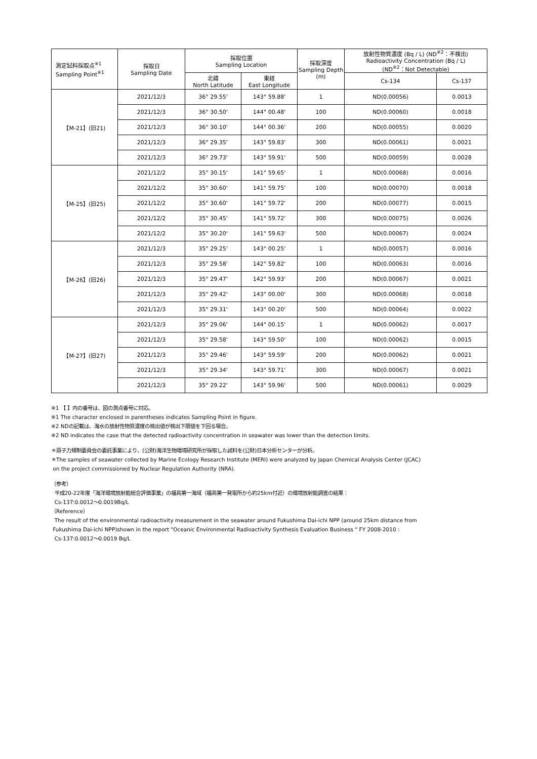| 測定試料採取点<sup>※1</sup> Sampling Point<sup>※1</sup> | 採取日 Sampling Date | 採取位置 Sampling Location | | 採取深度 Sampling Depth (m) | 放射性物質濃度 (Bq / L) (ND<sup>※2</sup>：不検出) Radioactivity Concentration (Bq / L) (ND<sup>※2</sup>：Not Detectable) | |
| --- | --- | --- | --- | --- | --- | --- |
| | | 北緯 North Latitude | 東経 East Longitude | | Cs-134 | Cs-137 |
| 【M-21】(旧21) | 2021/12/3 | 36° 29.55' | 143° 59.88' | 1 | ND(0.00056) | 0.0013 |
| | 2021/12/3 | 36° 30.50' | 144° 00.48' | 100 | ND(0.00060) | 0.0018 |
| | 2021/12/3 | 36° 30.10' | 144° 00.36' | 200 | ND(0.00055) | 0.0020 |
| | 2021/12/3 | 36° 29.35' | 143° 59.83' | 300 | ND(0.00061) | 0.0021 |
| | 2021/12/3 | 36° 29.73' | 143° 59.91' | 500 | ND(0.00059) | 0.0028 |
| 【M-25】(旧25) | 2021/12/2 | 35° 30.15' | 141° 59.65' | 1 | ND(0.00068) | 0.0016 |
| | 2021/12/2 | 35° 30.60' | 141° 59.75' | 100 | ND(0.00070) | 0.0018 |
| | 2021/12/2 | 35° 30.60' | 141° 59.72' | 200 | ND(0.00077) | 0.0015 |
| | 2021/12/2 | 35° 30.45' | 141° 59.72' | 300 | ND(0.00075) | 0.0026 |
| | 2021/12/2 | 35° 30.20' | 141° 59.63' | 500 | ND(0.00067) | 0.0024 |
| 【M-26】(旧26) | 2021/12/3 | 35° 29.25' | 143° 00.25' | 1 | ND(0.00057) | 0.0016 |
| | 2021/12/3 | 35° 29.58' | 142° 59.82' | 100 | ND(0.00063) | 0.0016 |
| | 2021/12/3 | 35° 29.47' | 142° 59.93' | 200 | ND(0.00067) | 0.0021 |
| | 2021/12/3 | 35° 29.42' | 143° 00.00' | 300 | ND(0.00068) | 0.0018 |
| | 2021/12/3 | 35° 29.31' | 143° 00.20' | 500 | ND(0.00064) | 0.0022 |
| 【M-27】(旧27) | 2021/12/3 | 35° 29.06' | 144° 00.15' | 1 | ND(0.00062) | 0.0017 |
| | 2021/12/3 | 35° 29.58' | 143° 59.50' | 100 | ND(0.00062) | 0.0015 |
| | 2021/12/3 | 35° 29.46' | 143° 59.59' | 200 | ND(0.00062) | 0.0021 |
| | 2021/12/3 | 35° 29.34' | 143° 59.71' | 300 | ND(0.00067) | 0.0021 |
| | 2021/12/3 | 35° 29.22' | 143° 59.96' | 500 | ND(0.00061) | 0.0029 |
※1 【 】内の番号は、図の測点番号に対応。
※1 The character enclosed in parentheses indicates Sampling Point in figure.
※2 NDの記載は、海水の放射性物質濃度の検出値が検出下限値を下回る場合。
※2 ND indicates the case that the detected radioactivity concentration in seawater was lower than the detection limits.
＊原子力規制委員会の委託事業により、(公財)海洋生物環境研究所が採取した試料を(公財)日本分析センターが分析。
＊The samples of seawater collected by Marine Ecology Research Institute (MERI) were analyzed by Japan Chemical Analysis Center (JCAC)
on the project commissioned by Nuclear Regulation Authority (NRA).
（参考）
平成20-22年度「海洋環境放射能総合評価事業」の福島第一海域（福島第一発電所から約25km付近）の環境放射能調査の結果：
Cs-137:0.0012～0.0019Bq/L
（Reference）
The result of the environmental radioactivity measurement in the seawater around Fukushima Dai-ichi NPP (around 25km distance from
Fukushima Dai-ichi NPP)shown in the report "Oceanic Environmental Radioactivity Synthesis Evaluation Business " FY 2008-2010 :
Cs-137:0.0012～0.0019 Bq/L